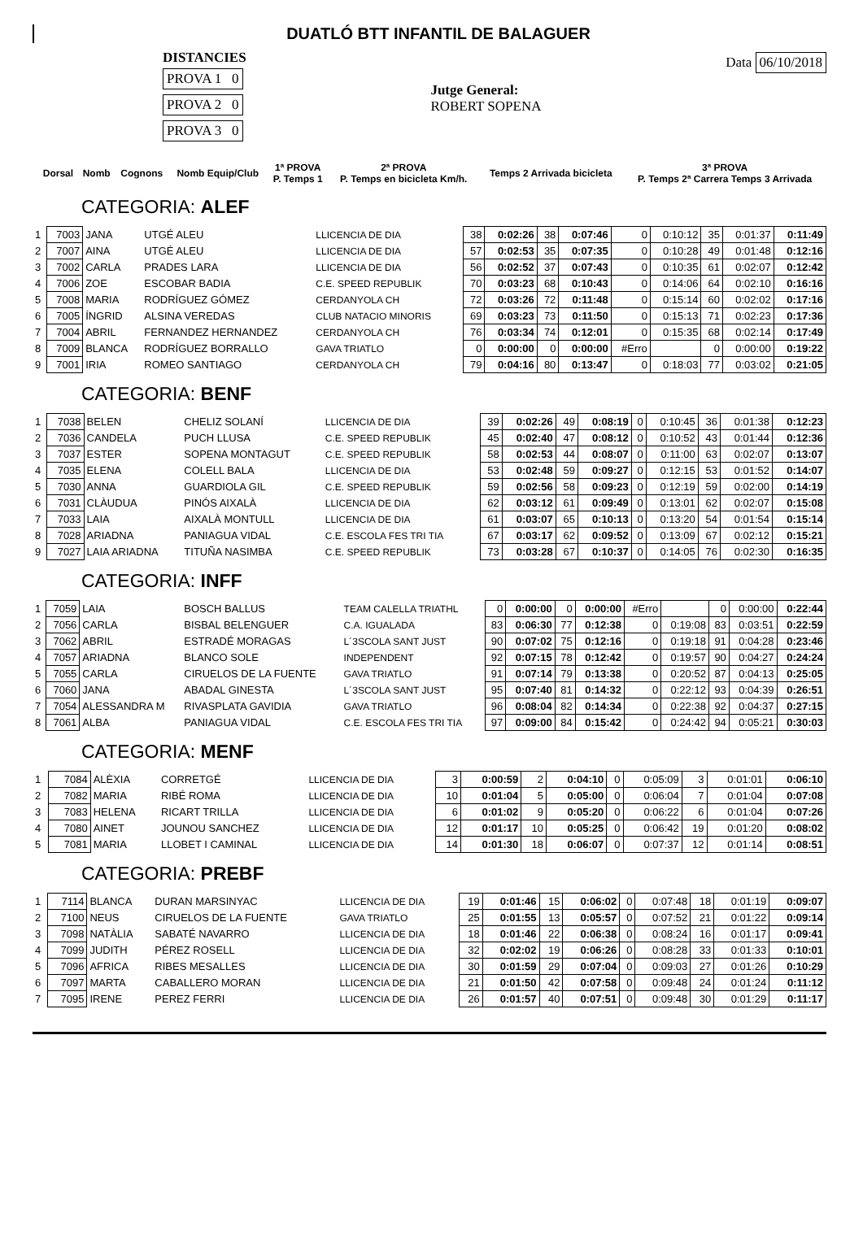DUATLÓ BTT INFANTIL DE BALAGUER
DISTANCIES
PROVA 1 0
PROVA 2 0
PROVA 3 0
Jutge General:
ROBERT SOPENA
Data 06/10/2018
| | Dorsal | Nomb | Cognons | Nomb Equip/Club | 1ª PROVA P. Temps 1 | 2ª PROVA P. Temps en bicicleta Km/h. | Temps 2 Arrivada bicicleta | 3ª PROVA P. Temps 2ª Carrera Temps 3 Arrivada |
| --- | --- | --- | --- | --- | --- | --- | --- | --- |
CATEGORIA: ALEF
| 1 | 7003 | JANA | UTGÉ ALEU | LLICENCIA DE DIA | 38 | 0:02:26 | 38 | 0:07:46 | 0 | 0:10:12 | 35 | 0:01:37 | 0:11:49 |
| 2 | 7007 | AINA | UTGÉ ALEU | LLICENCIA DE DIA | 57 | 0:02:53 | 35 | 0:07:35 | 0 | 0:10:28 | 49 | 0:01:48 | 0:12:16 |
| 3 | 7002 | CARLA | PRADES LARA | LLICENCIA DE DIA | 56 | 0:02:52 | 37 | 0:07:43 | 0 | 0:10:35 | 61 | 0:02:07 | 0:12:42 |
| 4 | 7006 | ZOE | ESCOBAR BADIA | C.E. SPEED REPUBLIK | 70 | 0:03:23 | 68 | 0:10:43 | 0 | 0:14:06 | 64 | 0:02:10 | 0:16:16 |
| 5 | 7008 | MARIA | RODRÍGUEZ GÓMEZ | CERDANYOLA CH | 72 | 0:03:26 | 72 | 0:11:48 | 0 | 0:15:14 | 60 | 0:02:02 | 0:17:16 |
| 6 | 7005 | ÍNGRID | ALSINA VEREDAS | CLUB NATACIO MINORIS | 69 | 0:03:23 | 73 | 0:11:50 | 0 | 0:15:13 | 71 | 0:02:23 | 0:17:36 |
| 7 | 7004 | ABRIL | FERNANDEZ HERNANDEZ | CERDANYOLA CH | 76 | 0:03:34 | 74 | 0:12:01 | 0 | 0:15:35 | 68 | 0:02:14 | 0:17:49 |
| 8 | 7009 | BLANCA | RODRÍGUEZ BORRALLO | GAVA TRIATLO | 0 | 0:00:00 | 0 | 0:00:00 | #Erro | | 0 | 0:00:00 | 0:19:22 |
| 9 | 7001 | IRIA | ROMEO SANTIAGO | CERDANYOLA CH | 79 | 0:04:16 | 80 | 0:13:47 | 0 | 0:18:03 | 77 | 0:03:02 | 0:21:05 |
CATEGORIA: BENF
| 1 | 7038 | BELEN | CHELIZ SOLANÍ | LLICENCIA DE DIA | 39 | 0:02:26 | 49 | 0:08:19 | 0 | 0:10:45 | 36 | 0:01:38 | 0:12:23 |
| 2 | 7036 | CANDELA | PUCH LLUSA | C.E. SPEED REPUBLIK | 45 | 0:02:40 | 47 | 0:08:12 | 0 | 0:10:52 | 43 | 0:01:44 | 0:12:36 |
| 3 | 7037 | ESTER | SOPENA MONTAGUT | C.E. SPEED REPUBLIK | 58 | 0:02:53 | 44 | 0:08:07 | 0 | 0:11:00 | 63 | 0:02:07 | 0:13:07 |
| 4 | 7035 | ELENA | COLELL BALA | LLICENCIA DE DIA | 53 | 0:02:48 | 59 | 0:09:27 | 0 | 0:12:15 | 53 | 0:01:52 | 0:14:07 |
| 5 | 7030 | ANNA | GUARDIOLA GIL | C.E. SPEED REPUBLIK | 59 | 0:02:56 | 58 | 0:09:23 | 0 | 0:12:19 | 59 | 0:02:00 | 0:14:19 |
| 6 | 7031 | CLÀUDUA | PINÓS AIXALÀ | LLICENCIA DE DIA | 62 | 0:03:12 | 61 | 0:09:49 | 0 | 0:13:01 | 62 | 0:02:07 | 0:15:08 |
| 7 | 7033 | LAIA | AIXALÀ MONTULL | LLICENCIA DE DIA | 61 | 0:03:07 | 65 | 0:10:13 | 0 | 0:13:20 | 54 | 0:01:54 | 0:15:14 |
| 8 | 7028 | ARIADNA | PANIAGUA VIDAL | C.E. ESCOLA FES TRI TIA | 67 | 0:03:17 | 62 | 0:09:52 | 0 | 0:13:09 | 67 | 0:02:12 | 0:15:21 |
| 9 | 7027 | LAIA ARIADNA | TITUÑA NASIMBA | C.E. SPEED REPUBLIK | 73 | 0:03:28 | 67 | 0:10:37 | 0 | 0:14:05 | 76 | 0:02:30 | 0:16:35 |
CATEGORIA: INFF
| 1 | 7059 | LAIA | BOSCH BALLUS | TEAM CALELLA TRIATHL | 0 | 0:00:00 | 0 | 0:00:00 | #Erro | | 0 | 0:00:00 | 0:22:44 |
| 2 | 7056 | CARLA | BISBAL BELENGUER | C.A. IGUALADA | 83 | 0:06:30 | 77 | 0:12:38 | 0 | 0:19:08 | 83 | 0:03:51 | 0:22:59 |
| 3 | 7062 | ABRIL | ESTRADÉ MORAGAS | L´3SCOLA SANT JUST | 90 | 0:07:02 | 75 | 0:12:16 | 0 | 0:19:18 | 91 | 0:04:28 | 0:23:46 |
| 4 | 7057 | ARIADNA | BLANCO SOLE | INDEPENDENT | 92 | 0:07:15 | 78 | 0:12:42 | 0 | 0:19:57 | 90 | 0:04:27 | 0:24:24 |
| 5 | 7055 | CARLA | CIRUELOS DE LA FUENTE | GAVA TRIATLO | 91 | 0:07:14 | 79 | 0:13:38 | 0 | 0:20:52 | 87 | 0:04:13 | 0:25:05 |
| 6 | 7060 | JANA | ABADAL GINESTA | L´3SCOLA SANT JUST | 95 | 0:07:40 | 81 | 0:14:32 | 0 | 0:22:12 | 93 | 0:04:39 | 0:26:51 |
| 7 | 7054 | ALESSANDRA M | RIVASPLATA GAVIDIA | GAVA TRIATLO | 96 | 0:08:04 | 82 | 0:14:34 | 0 | 0:22:38 | 92 | 0:04:37 | 0:27:15 |
| 8 | 7061 | ALBA | PANIAGUA VIDAL | C.E. ESCOLA FES TRI TIA | 97 | 0:09:00 | 84 | 0:15:42 | 0 | 0:24:42 | 94 | 0:05:21 | 0:30:03 |
CATEGORIA: MENF
| 1 | 7084 | ALÈXIA | CORRETGÉ | LLICENCIA DE DIA | 3 | 0:00:59 | 2 | 0:04:10 | 0 | 0:05:09 | 3 | 0:01:01 | 0:06:10 |
| 2 | 7082 | MARIA | RIBÉ ROMA | LLICENCIA DE DIA | 10 | 0:01:04 | 5 | 0:05:00 | 0 | 0:06:04 | 7 | 0:01:04 | 0:07:08 |
| 3 | 7083 | HELENA | RICART TRILLA | LLICENCIA DE DIA | 6 | 0:01:02 | 9 | 0:05:20 | 0 | 0:06:22 | 6 | 0:01:04 | 0:07:26 |
| 4 | 7080 | AINET | JOUNOU SANCHEZ | LLICENCIA DE DIA | 12 | 0:01:17 | 10 | 0:05:25 | 0 | 0:06:42 | 19 | 0:01:20 | 0:08:02 |
| 5 | 7081 | MARIA | LLOBET I CAMINAL | LLICENCIA DE DIA | 14 | 0:01:30 | 18 | 0:06:07 | 0 | 0:07:37 | 12 | 0:01:14 | 0:08:51 |
CATEGORIA: PREBF
| 1 | 7114 | BLANCA | DURAN MARSINYAC | LLICENCIA DE DIA | 19 | 0:01:46 | 15 | 0:06:02 | 0 | 0:07:48 | 18 | 0:01:19 | 0:09:07 |
| 2 | 7100 | NEUS | CIRUELOS DE LA FUENTE | GAVA TRIATLO | 25 | 0:01:55 | 13 | 0:05:57 | 0 | 0:07:52 | 21 | 0:01:22 | 0:09:14 |
| 3 | 7098 | NATÀLIA | SABATÉ NAVARRO | LLICENCIA DE DIA | 18 | 0:01:46 | 22 | 0:06:38 | 0 | 0:08:24 | 16 | 0:01:17 | 0:09:41 |
| 4 | 7099 | JUDITH | PÉREZ ROSELL | LLICENCIA DE DIA | 32 | 0:02:02 | 19 | 0:06:26 | 0 | 0:08:28 | 33 | 0:01:33 | 0:10:01 |
| 5 | 7096 | AFRICA | RIBES MESALLES | LLICENCIA DE DIA | 30 | 0:01:59 | 29 | 0:07:04 | 0 | 0:09:03 | 27 | 0:01:26 | 0:10:29 |
| 6 | 7097 | MARTA | CABALLERO MORAN | LLICENCIA DE DIA | 21 | 0:01:50 | 42 | 0:07:58 | 0 | 0:09:48 | 24 | 0:01:24 | 0:11:12 |
| 7 | 7095 | IRENE | PEREZ FERRI | LLICENCIA DE DIA | 26 | 0:01:57 | 40 | 0:07:51 | 0 | 0:09:48 | 30 | 0:01:29 | 0:11:17 |